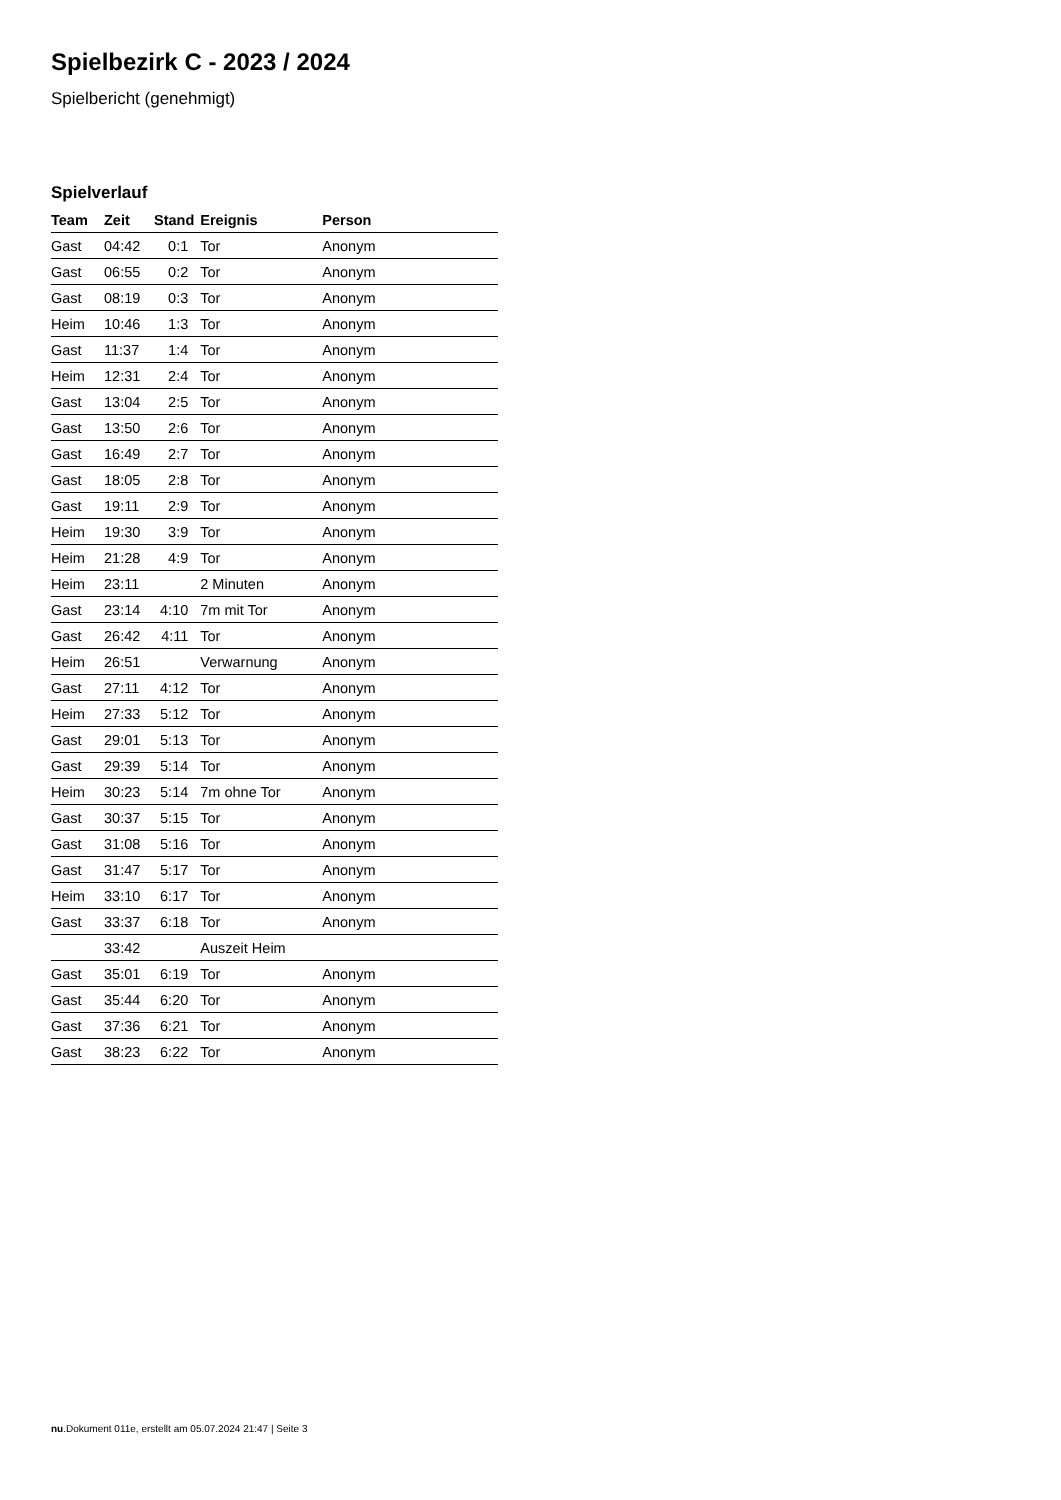Spielbezirk C - 2023 / 2024
Spielbericht (genehmigt)
Spielverlauf
| Team | Zeit | Stand | Ereignis | Person |
| --- | --- | --- | --- | --- |
| Gast | 04:42 | 0:1 | Tor | Anonym |
| Gast | 06:55 | 0:2 | Tor | Anonym |
| Gast | 08:19 | 0:3 | Tor | Anonym |
| Heim | 10:46 | 1:3 | Tor | Anonym |
| Gast | 11:37 | 1:4 | Tor | Anonym |
| Heim | 12:31 | 2:4 | Tor | Anonym |
| Gast | 13:04 | 2:5 | Tor | Anonym |
| Gast | 13:50 | 2:6 | Tor | Anonym |
| Gast | 16:49 | 2:7 | Tor | Anonym |
| Gast | 18:05 | 2:8 | Tor | Anonym |
| Gast | 19:11 | 2:9 | Tor | Anonym |
| Heim | 19:30 | 3:9 | Tor | Anonym |
| Heim | 21:28 | 4:9 | Tor | Anonym |
| Heim | 23:11 | | 2 Minuten | Anonym |
| Gast | 23:14 | 4:10 | 7m mit Tor | Anonym |
| Gast | 26:42 | 4:11 | Tor | Anonym |
| Heim | 26:51 | | Verwarnung | Anonym |
| Gast | 27:11 | 4:12 | Tor | Anonym |
| Heim | 27:33 | 5:12 | Tor | Anonym |
| Gast | 29:01 | 5:13 | Tor | Anonym |
| Gast | 29:39 | 5:14 | Tor | Anonym |
| Heim | 30:23 | 5:14 | 7m ohne Tor | Anonym |
| Gast | 30:37 | 5:15 | Tor | Anonym |
| Gast | 31:08 | 5:16 | Tor | Anonym |
| Gast | 31:47 | 5:17 | Tor | Anonym |
| Heim | 33:10 | 6:17 | Tor | Anonym |
| Gast | 33:37 | 6:18 | Tor | Anonym |
| | 33:42 | | Auszeit Heim | |
| Gast | 35:01 | 6:19 | Tor | Anonym |
| Gast | 35:44 | 6:20 | Tor | Anonym |
| Gast | 37:36 | 6:21 | Tor | Anonym |
| Gast | 38:23 | 6:22 | Tor | Anonym |
nu.Dokument 011e, erstellt am 05.07.2024 21:47 | Seite 3